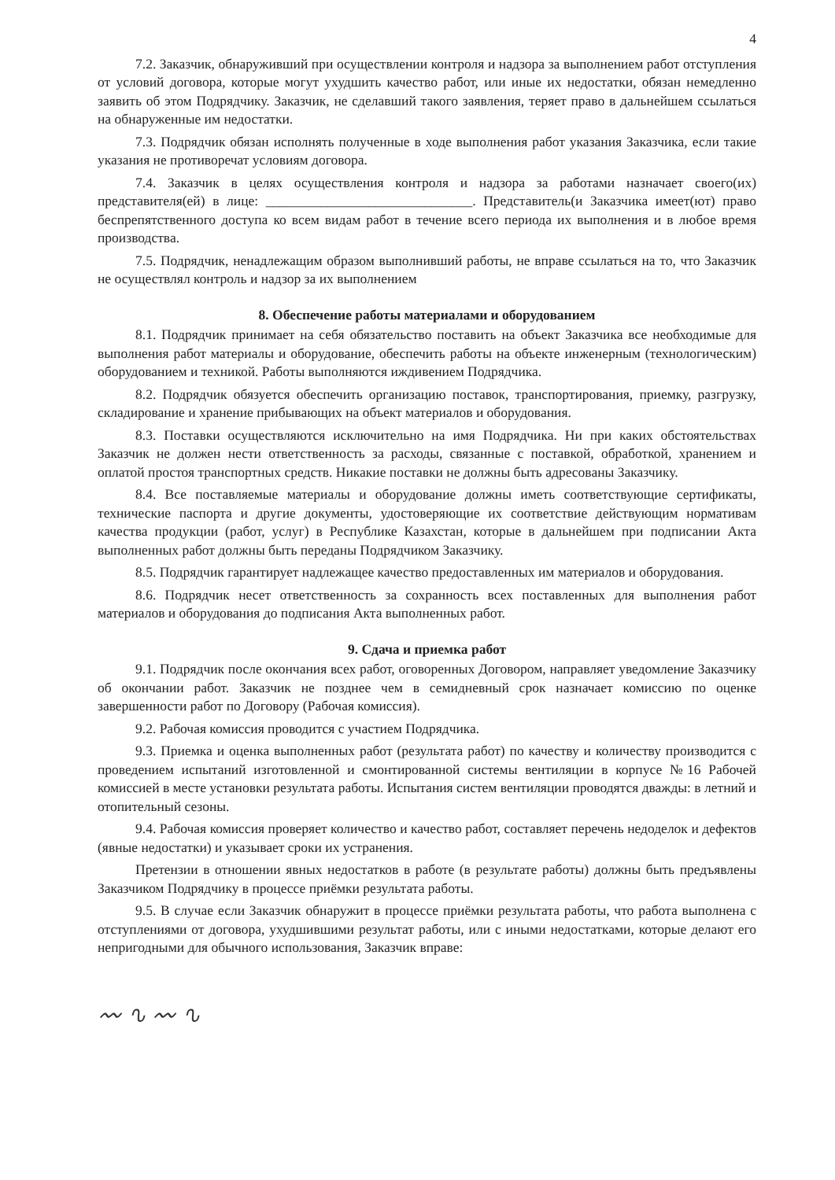4
7.2. Заказчик, обнаруживший при осуществлении контроля и надзора за выполнением работ отступления от условий договора, которые могут ухудшить качество работ, или иные их недостатки, обязан немедленно заявить об этом Подрядчику. Заказчик, не сделавший такого заявления, теряет право в дальнейшем ссылаться на обнаруженные им недостатки.
7.3. Подрядчик обязан исполнять полученные в ходе выполнения работ указания Заказчика, если такие указания не противоречат условиям договора.
7.4. Заказчик в целях осуществления контроля и надзора за работами назначает своего(их) представителя(ей) в лице: ______________________________. Представитель(и Заказчика имеет(ют) право беспрепятственного доступа ко всем видам работ в течение всего периода их выполнения и в любое время производства.
7.5. Подрядчик, ненадлежащим образом выполнивший работы, не вправе ссылаться на то, что Заказчик не осуществлял контроль и надзор за их выполнением
8. Обеспечение работы материалами и оборудованием
8.1. Подрядчик принимает на себя обязательство поставить на объект Заказчика все необходимые для выполнения работ материалы и оборудование, обеспечить работы на объекте инженерным (технологическим) оборудованием и техникой. Работы выполняются иждивением Подрядчика.
8.2. Подрядчик обязуется обеспечить организацию поставок, транспортирования, приемку, разгрузку, складирование и хранение прибывающих на объект материалов и оборудования.
8.3. Поставки осуществляются исключительно на имя Подрядчика. Ни при каких обстоятельствах Заказчик не должен нести ответственность за расходы, связанные с поставкой, обработкой, хранением и оплатой простоя транспортных средств. Никакие поставки не должны быть адресованы Заказчику.
8.4. Все поставляемые материалы и оборудование должны иметь соответствующие сертификаты, технические паспорта и другие документы, удостоверяющие их соответствие действующим нормативам качества продукции (работ, услуг) в Республике Казахстан, которые в дальнейшем при подписании Акта выполненных работ должны быть переданы Подрядчиком Заказчику.
8.5. Подрядчик гарантирует надлежащее качество предоставленных им материалов и оборудования.
8.6. Подрядчик несет ответственность за сохранность всех поставленных для выполнения работ материалов и оборудования до подписания Акта выполненных работ.
9. Сдача и приемка работ
9.1. Подрядчик после окончания всех работ, оговоренных Договором, направляет уведомление Заказчику об окончании работ. Заказчик не позднее чем в семидневный срок назначает комиссию по оценке завершенности работ по Договору (Рабочая комиссия).
9.2. Рабочая комиссия проводится с участием Подрядчика.
9.3. Приемка и оценка выполненных работ (результата работ) по качеству и количеству производится с проведением испытаний изготовленной и смонтированной системы вентиляции в корпусе №16 Рабочей комиссией в месте установки результата работы. Испытания систем вентиляции проводятся дважды: в летний и отопительный сезоны.
9.4. Рабочая комиссия проверяет количество и качество работ, составляет перечень недоделок и дефектов (явные недостатки) и указывает сроки их устранения.
Претензии в отношении явных недостатков в работе (в результате работы) должны быть предъявлены Заказчиком Подрядчику в процессе приёмки результата работы.
9.5. В случае если Заказчик обнаружит в процессе приёмки результата работы, что работа выполнена с отступлениями от договора, ухудшившими результат работы, или с иными недостатками, которые делают его непригодными для обычного использования, Заказчик вправе:
〰 ∿ 〰 ∿